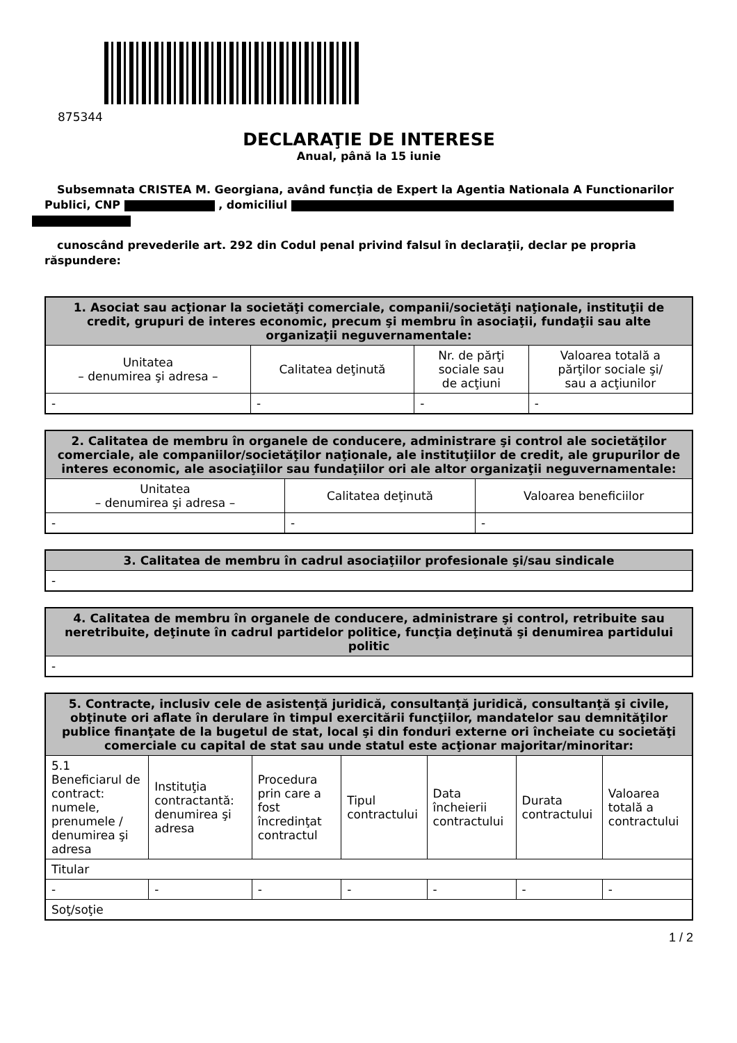875344
DECLARAŢIE DE INTERESE
Anual, până la 15 iunie
Subsemnata CRISTEA M. Georgiana, având funcţia de Expert la Agentia Nationala A Functionarilor Publici, CNP , domiciliul
cunoscând prevederile art. 292 din Codul penal privind falsul în declaraţii, declar pe propria răspundere:
| 1. Asociat sau acţionar la societăţi comerciale, companii/societăţi naţionale, instituţii de credit, grupuri de interes economic, precum şi membru în asociaţii, fundaţii sau alte organizaţii neguvernamentale: | | | |
| --- | --- | --- | --- |
| Unitatea – denumirea şi adresa – | Calitatea deţinută | Nr. de părţi sociale sau de acţiuni | Valoarea totală a părţilor sociale şi/ sau a acţiunilor |
| - | - | - | - |
| 2. Calitatea de membru în organele de conducere, administrare şi control ale societăţilor comerciale, ale companiilor/societăţilor naţionale, ale instituţiilor de credit, ale grupurilor de interes economic, ale asociaţiilor sau fundaţiilor ori ale altor organizaţii neguvernamentale: | | |
| --- | --- | --- |
| Unitatea – denumirea şi adresa – | Calitatea deţinută | Valoarea beneficiilor |
| - | - | - |
| 3. Calitatea de membru în cadrul asociaţiilor profesionale şi/sau sindicale |
| --- |
| - |
| 4. Calitatea de membru în organele de conducere, administrare şi control, retribuite sau neretribuite, deţinute în cadrul partidelor politice, funcţia deţinută şi denumirea partidului politic |
| --- |
| - |
| 5. Contracte, inclusiv cele de asistenţă juridică, consultanţă juridică, consultanţă şi civile, obţinute ori aflate în derulare în timpul exercitării funcţiilor, mandatelor sau demnităţilor publice finanţate de la bugetul de stat, local şi din fonduri externe ori încheiate cu societăţi comerciale cu capital de stat sau unde statul este acţionar majoritar/minoritar: | | | | | | |
| --- | --- | --- | --- | --- | --- | --- |
| 5.1 Beneficiarul de contract: numele, prenumele / denumirea şi adresa | Instituţia contractantă: denumirea şi adresa | Procedura prin care a fost încredinţat contractul | Tipul contractului | Data încheierii contractului | Durata contractului | Valoarea totală a contractului |
| Titular | | | | | | |
| - | - | - | - | - | - | - |
| Soţ/soţie | | | | | | |
1 / 2